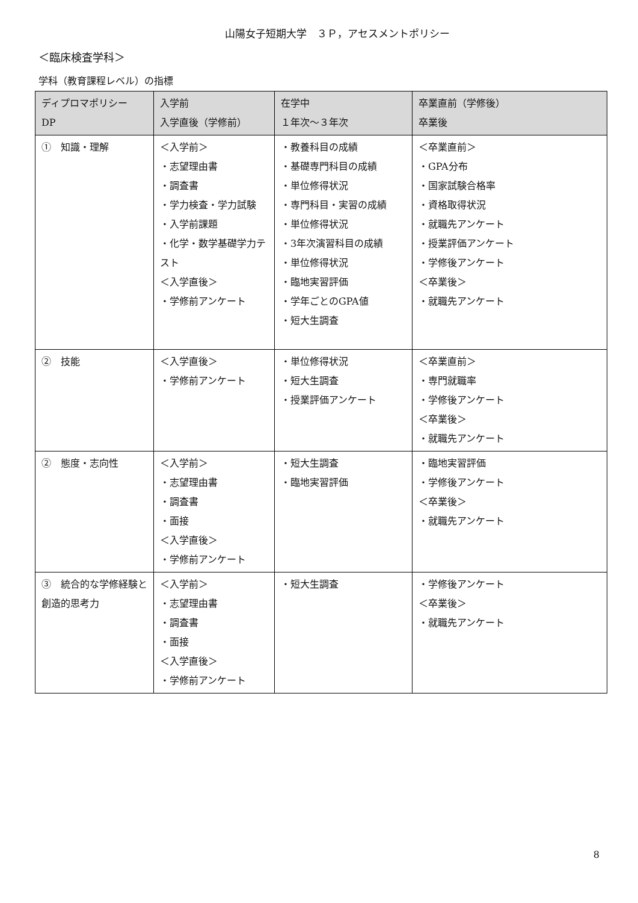山陽女子短期大学　３Ｐ，アセスメントポリシー
＜臨床検査学科＞
学科（教育課程レベル）の指標
| ディプロマポリシー DP | 入学前 入学直後（学修前） | 在学中 １年次～３年次 | 卒業直前（学修後） 卒業後 |
| --- | --- | --- | --- |
| ① 知識・理解 | ＜入学前＞ ・志望理由書 ・調査書 ・学力検査・学力試験 ・入学前課題 ・化学・数学基礎学力テスト ＜入学直後＞ ・学修前アンケート | ・教養科目の成績 ・基礎専門科目の成績 ・単位修得状況 ・専門科目・実習の成績 ・単位修得状況 ・3年次演習科目の成績 ・単位修得状況 ・臨地実習評価 ・学年ごとのGPA値 ・短大生調査 | ＜卒業直前＞ ・GPA分布 ・国家試験合格率 ・資格取得状況 ・就職先アンケート ・授業評価アンケート ・学修後アンケート ＜卒業後＞ ・就職先アンケート |
| ② 技能 | ＜入学直後＞ ・学修前アンケート | ・単位修得状況 ・短大生調査 ・授業評価アンケート | ＜卒業直前＞ ・専門就職率 ・学修後アンケート ＜卒業後＞ ・就職先アンケート |
| ② 態度・志向性 | ＜入学前＞ ・志望理由書 ・調査書 ・面接 ＜入学直後＞ ・学修前アンケート | ・短大生調査 ・臨地実習評価 | ・臨地実習評価 ・学修後アンケート ＜卒業後＞ ・就職先アンケート |
| ③ 統合的な学修経験と創造的思考力 | ＜入学前＞ ・志望理由書 ・調査書 ・面接 ＜入学直後＞ ・学修前アンケート | ・短大生調査 | ・学修後アンケート ＜卒業後＞ ・就職先アンケート |
8